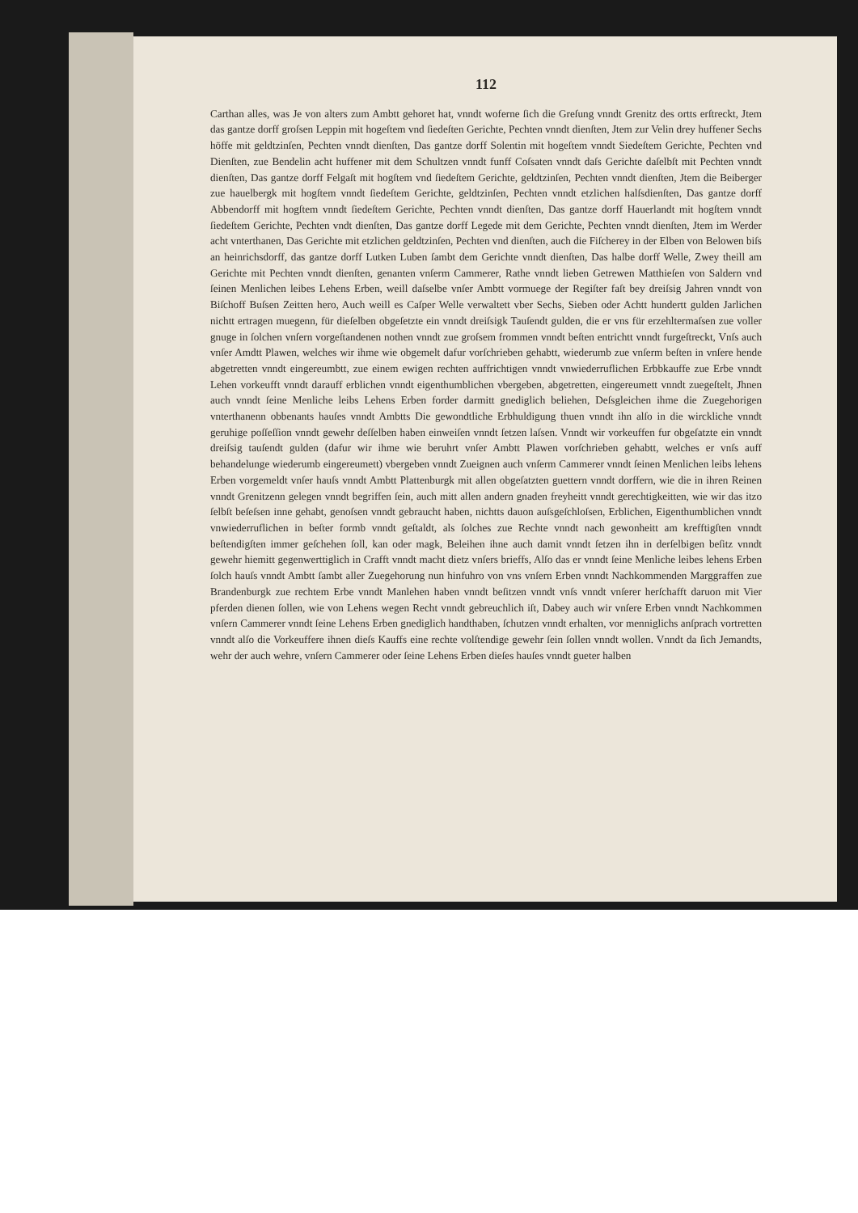112
Carthan alles, was Je von alters zum Ambtt gehoret hat, vnndt woferne ſich die Greſung vnndt Grenitz des ortts erſtreckt, Jtem das gantze dorff groſsen Leppin mit hogeſtem vnd ſiedeſten Gerichte, Pechten vnndt dienſten, Jtem zur Velin drey huffener Sechs höffe mit geldtzinſen, Pechten vnndt dienſten, Das gantze dorff Solentin mit hogeſtem vnndt Siedeſtem Gerichte, Pechten vnd Dienſten, zue Bendelin acht huffener mit dem Schultzen vnndt funff Coſsaten vnndt daſs Gerichte daſelbſt mit Pechten vnndt dienſten, Das gantze dorff Felgaſt mit hogſtem vnd ſiedeſtem Gerichte, geldtzinſen, Pechten vnndt dienſten, Jtem die Beiberger zue hauelbergk mit hogſtem vnndt ſiedeſtem Gerichte, geldtzinſen, Pechten vnndt etzlichen halſsdienſten, Das gantze dorff Abbendorff mit hogſtem vnndt ſiedeſtem Gerichte, Pechten vnndt dienſten, Das gantze dorff Hauerlandt mit hogſtem vnndt ſiedeſtem Gerichte, Pechten vndt dienſten, Das gantze dorff Legede mit dem Gerichte, Pechten vnndt dienſten, Jtem im Werder acht vnterthanen, Das Gerichte mit etzlichen geldtzinſen, Pechten vnd dienſten, auch die Fiſcherey in der Elben von Belowen biſs an heinrichsdorff, das gantze dorff Lutken Luben ſambt dem Gerichte vnndt dienſten, Das halbe dorff Welle, Zwey theill am Gerichte mit Pechten vnndt dienſten, genanten vnſerm Cammerer, Rathe vnndt lieben Getrewen Matthieſen von Saldern vnd ſeinen Menlichen leibes Lehens Erben, weill daſselbe vnſer Ambtt vormuege der Regiſter faſt bey dreiſsig Jahren vnndt von Biſchoff Buſsen Zeitten hero, Auch weill es Caſper Welle verwaltett vber Sechs, Sieben oder Achtt hundertt gulden Jarlichen nichtt ertragen muegenn, für dieſelben obgeſetzte ein vnndt dreiſsigk Tauſendt gulden, die er vns für erzehltermaſsen zue voller gnuge in ſolchen vnſern vorgeſtandenen nothen vnndt zue groſsem frommen vnndt beſten entrichtt vnndt furgeſtreckt, Vnſs auch vnſer Amdtt Plawen, welches wir ihme wie obgemelt dafur vorſchrieben gehabtt, wiederumb zue vnſerm beſten in vnſere hende abgetretten vnndt eingereumbtt, zue einem ewigen rechten auffrichtigen vnndt vnwiederruflichen Erbbkauffe zue Erbe vnndt Lehen vorkeufft vnndt darauff erblichen vnndt eigenthumblichen vbergeben, abgetretten, eingereumett vnndt zuegeſtelt, Jhnen auch vnndt ſeine Menliche leibs Lehens Erben forder darmitt gnediglich beliehen, Deſsgleichen ihme die Zuegehorigen vnterthanenn obbenants hauſes vnndt Ambtts Die gewondtliche Erbhuldigung thuen vnndt ihn alſo in die wirckliche vnndt geruhige poſſeſſion vnndt gewehr deſſelben haben einweiſen vnndt ſetzen laſsen. Vnndt wir vorkeuffen fur obgeſatzte ein vnndt dreiſsig tauſendt gulden (dafur wir ihme wie beruhrt vnſer Ambtt Plawen vorſchrieben gehabtt, welches er vnſs auff behandelunge wiederumb eingereumett) vbergeben vnndt Zueignen auch vnſerm Cammerer vnndt ſeinen Menlichen leibs lehens Erben vorgemeldt vnſer hauſs vnndt Ambtt Plattenburgk mit allen obgeſatzten guettern vnndt dorffern, wie die in ihren Reinen vnndt Grenitzenn gelegen vnndt begriffen ſein, auch mitt allen andern gnaden freyheitt vnndt gerechtigkeitten, wie wir das itzo ſelbſt beſeſsen inne gehabt, genoſsen vnndt gebraucht haben, nichtts dauon auſsgeſchloſsen, Erblichen, Eigenthumblichen vnndt vnwiederruflichen in beſter formb vnndt geſtaldt, als ſolches zue Rechte vnndt nach gewonheitt am krefftigſten vnndt beſtendigſten immer geſchehen ſoll, kan oder magk, Beleihen ihne auch damit vnndt ſetzen ihn in derſelbigen beſitz vnndt gewehr hiemitt gegenwerttiglich in Crafft vnndt macht dietz vnſers brieffs, Alſo das er vnndt ſeine Menliche leibes lehens Erben ſolch hauſs vnndt Ambtt ſambt aller Zuegehorung nun hinfuhro von vns vnſern Erben vnndt Nachkommenden Marggraffen zue Brandenburgk zue rechtem Erbe vnndt Manlehen haben vnndt beſitzen vnndt vnſs vnndt vnſerer herſchafft daruon mit Vier pferden dienen ſollen, wie von Lehens wegen Recht vnndt gebreuchlich iſt, Dabey auch wir vnſere Erben vnndt Nachkommen vnſern Cammerer vnndt ſeine Lehens Erben gnediglich handthaben, ſchutzen vnndt erhalten, vor menniglichs anſprach vortretten vnndt alſo die Vorkeuffere ihnen dieſs Kauffs eine rechte volſtendige gewehr ſein ſollen vnndt wollen. Vnndt da ſich Jemandts, wehr der auch wehre, vnſern Cammerer oder ſeine Lehens Erben dieſes hauſes vnndt gueter halben